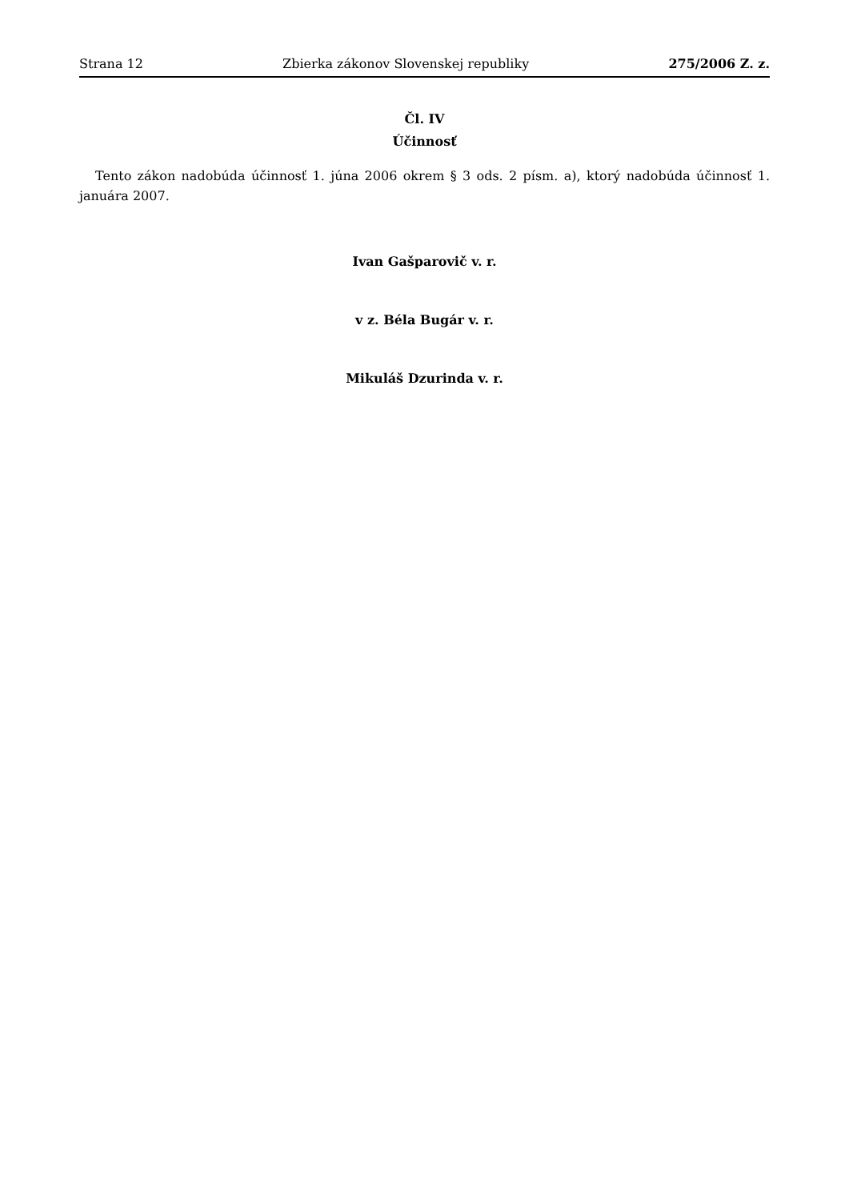Strana 12 Zbierka zákonov Slovenskej republiky 275/2006 Z. z.
Čl. IV
Účinnosť
Tento zákon nadobúda účinnosť 1. júna 2006 okrem § 3 ods. 2 písm. a), ktorý nadobúda účinnosť 1. januára 2007.
Ivan Gašparovič v. r.
v z. Béla Bugár v. r.
Mikuláš Dzurinda v. r.